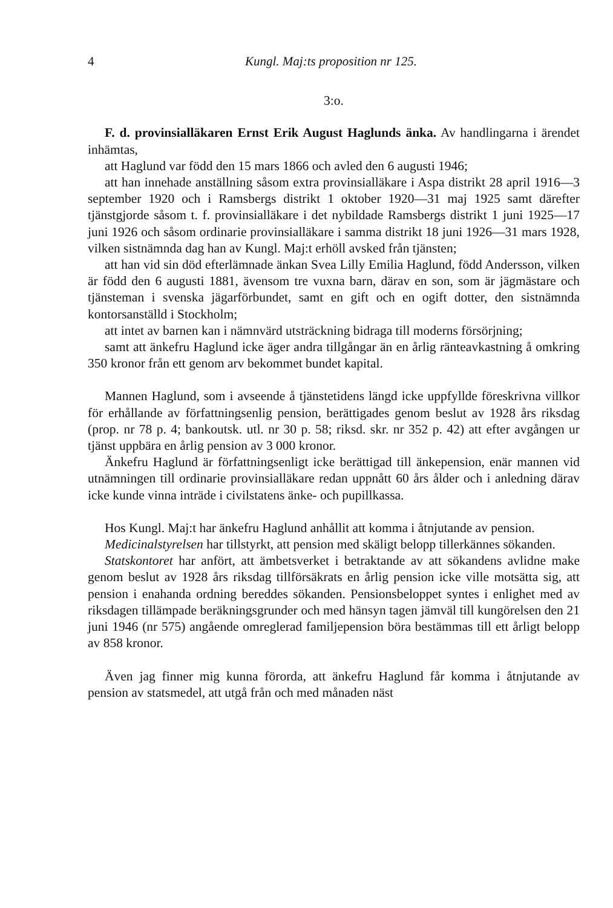4 Kungl. Maj:ts proposition nr 125.
3:o.
F. d. provinsialläkaren Ernst Erik August Haglunds änka. Av handlingarna i ärendet inhämtas,
att Haglund var född den 15 mars 1866 och avled den 6 augusti 1946;
att han innehade anställning såsom extra provinsialläkare i Aspa distrikt 28 april 1916—3 september 1920 och i Ramsbergs distrikt 1 oktober 1920—31 maj 1925 samt därefter tjänstgjorde såsom t. f. provinsialläkare i det nybildade Ramsbergs distrikt 1 juni 1925—17 juni 1926 och såsom ordinarie provinsialläkare i samma distrikt 18 juni 1926—31 mars 1928, vilken sistnämnda dag han av Kungl. Maj:t erhöll avsked från tjänsten;
att han vid sin död efterlämnade änkan Svea Lilly Emilia Haglund, född Andersson, vilken är född den 6 augusti 1881, ävensom tre vuxna barn, därav en son, som är jägmästare och tjänsteman i svenska jägarförbundet, samt en gift och en ogift dotter, den sistnämnda kontorsanställd i Stockholm;
att intet av barnen kan i nämnvärd utsträckning bidraga till moderns försörjning;
samt att änkefru Haglund icke äger andra tillgångar än en årlig ränteavkastning å omkring 350 kronor från ett genom arv bekommet bundet kapital.
Mannen Haglund, som i avseende å tjänstetidens längd icke uppfyllde föreskrivna villkor för erhållande av författningsenlig pension, berättigades genom beslut av 1928 års riksdag (prop. nr 78 p. 4; bankoutsk. utl. nr 30 p. 58; riksd. skr. nr 352 p. 42) att efter avgången ur tjänst uppbära en årlig pension av 3 000 kronor.
Änkefru Haglund är författningsenligt icke berättigad till änkepension, enär mannen vid utnämningen till ordinarie provinsialläkare redan uppnått 60 års ålder och i anledning därav icke kunde vinna inträde i civilstatens änke- och pupillkassa.
Hos Kungl. Maj:t har änkefru Haglund anhållit att komma i åtnjutande av pension.
Medicinalstyrelsen har tillstyrkt, att pension med skäligt belopp tillerkännes sökanden.
Statskontoret har anfört, att ämbetsverket i betraktande av att sökandens avlidne make genom beslut av 1928 års riksdag tillförsäkrats en årlig pension icke ville motsätta sig, att pension i enahanda ordning bereddes sökanden. Pensionsbeloppet syntes i enlighet med av riksdagen tillämpade beräkningsgrunder och med hänsyn tagen jämväl till kungörelsen den 21 juni 1946 (nr 575) angående omreglerad familjepension böra bestämmas till ett årligt belopp av 858 kronor.
Även jag finner mig kunna förorda, att änkefru Haglund får komma i åtnjutande av pension av statsmedel, att utgå från och med månaden näst